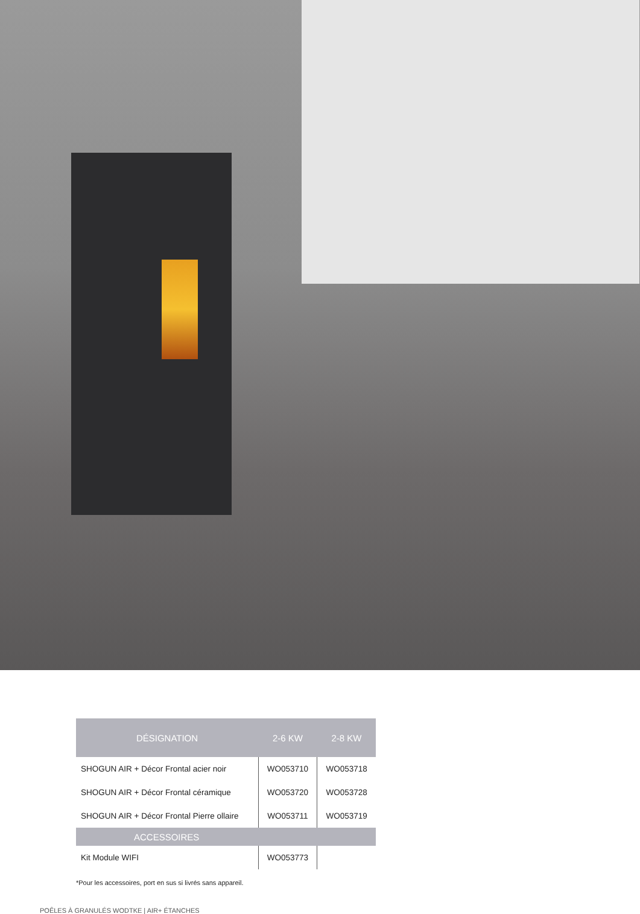| DÉSIGNATION | 2-6 KW | 2-8 KW |
| --- | --- | --- |
| SHOGUN AIR + Décor Frontal acier noir | WO053710 | WO053718 |
| SHOGUN AIR + Décor Frontal céramique | WO053720 | WO053728 |
| SHOGUN AIR + Décor Frontal Pierre ollaire | WO053711 | WO053719 |
| ACCESSOIRES | | |
| Kit Module WIFI | WO053773 | |
*Pour les accessoires, port en sus si livrés sans appareil.
POÊLES À GRANULÉS WODTKE | AIR+ ÉTANCHES